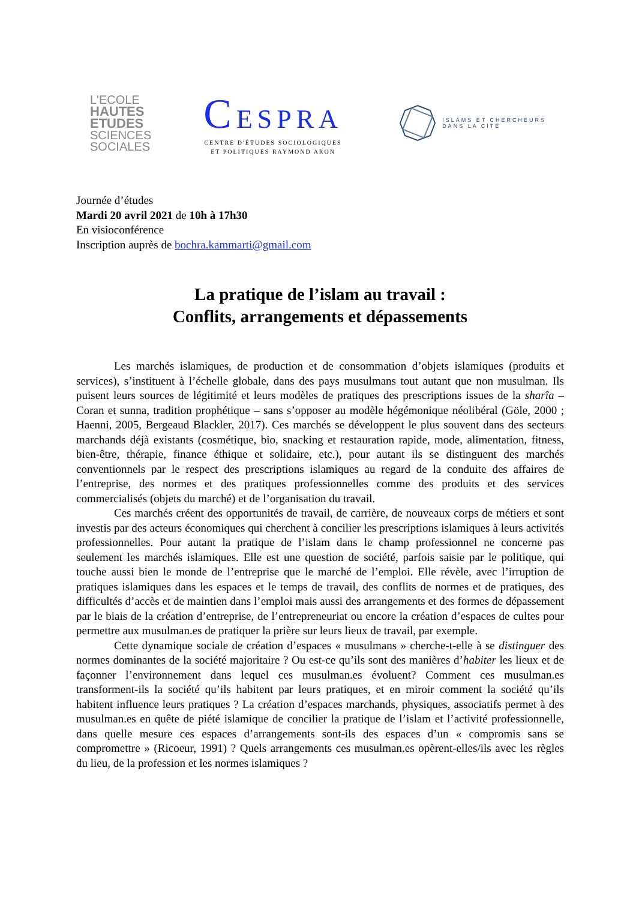L'ECOLE
HAUTES
ETUDES
SCIENCES
SOCIALES
CESPRA
CENTRE D'ÉTUDES SOCIOLOGIQUES
ET POLITIQUES RAYMOND ARON
ISLAMS ET CHERCHEURS
DANS LA CITÉ
Journée d’études
Mardi 20 avril 2021 de 10h à 17h30
En visioconférence
Inscription auprès de bochra.kammarti@gmail.com
La pratique de l’islam au travail :
Conflits, arrangements et dépassements
Les marchés islamiques, de production et de consommation d’objets islamiques (produits et services), s’instituent à l’échelle globale, dans des pays musulmans tout autant que non musulman. Ils puisent leurs sources de légitimité et leurs modèles de pratiques des prescriptions issues de la sharîa – Coran et sunna, tradition prophétique – sans s’opposer au modèle hégémonique néolibéral (Göle, 2000 ; Haenni, 2005, Bergeaud Blackler, 2017). Ces marchés se développent le plus souvent dans des secteurs marchands déjà existants (cosmétique, bio, snacking et restauration rapide, mode, alimentation, fitness, bien-être, thérapie, finance éthique et solidaire, etc.), pour autant ils se distinguent des marchés conventionnels par le respect des prescriptions islamiques au regard de la conduite des affaires de l’entreprise, des normes et des pratiques professionnelles comme des produits et des services commercialisés (objets du marché) et de l’organisation du travail.
Ces marchés créent des opportunités de travail, de carrière, de nouveaux corps de métiers et sont investis par des acteurs économiques qui cherchent à concilier les prescriptions islamiques à leurs activités professionnelles. Pour autant la pratique de l’islam dans le champ professionnel ne concerne pas seulement les marchés islamiques. Elle est une question de société, parfois saisie par le politique, qui touche aussi bien le monde de l’entreprise que le marché de l’emploi. Elle révèle, avec l’irruption de pratiques islamiques dans les espaces et le temps de travail, des conflits de normes et de pratiques, des difficultés d’accès et de maintien dans l’emploi mais aussi des arrangements et des formes de dépassement par le biais de la création d’entreprise, de l’entrepreneuriat ou encore la création d’espaces de cultes pour permettre aux musulman.es de pratiquer la prière sur leurs lieux de travail, par exemple.
Cette dynamique sociale de création d’espaces « musulmans » cherche-t-elle à se distinguer des normes dominantes de la société majoritaire ? Ou est-ce qu’ils sont des manières d’habiter les lieux et de façonner l’environnement dans lequel ces musulman.es évoluent? Comment ces musulman.es transforment-ils la société qu’ils habitent par leurs pratiques, et en miroir comment la société qu’ils habitent influence leurs pratiques ? La création d’espaces marchands, physiques, associatifs permet à des musulman.es en quête de piété islamique de concilier la pratique de l’islam et l’activité professionnelle, dans quelle mesure ces espaces d’arrangements sont-ils des espaces d’un « compromis sans se compromettre » (Ricoeur, 1991) ? Quels arrangements ces musulman.es opèrent-elles/ils avec les règles du lieu, de la profession et les normes islamiques ?